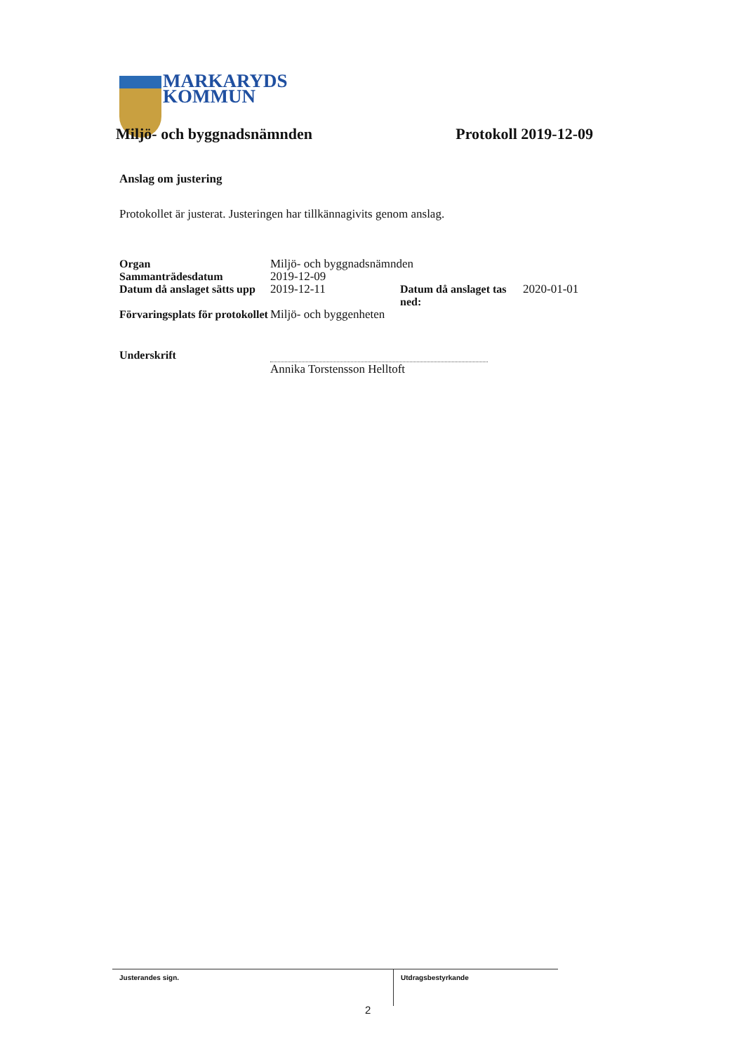MARKARYDS
KOMMUN
Miljö- och byggnadsnämnden Protokoll 2019-12-09
Anslag om justering
Protokollet är justerat. Justeringen har tillkännagivits genom anslag.
| Organ | Miljö- och byggnadsnämnden | | |
| Sammanträdesdatum | 2019-12-09 | | |
| Datum då anslaget sätts upp | 2019-12-11 | Datum då anslaget tas ned: | 2020-01-01 |
| Förvaringsplats för protokollet | Miljö- och byggenheten | | |
Underskrift
Annika Torstensson Helltoft
Justerandes sign. Utdragsbestyrkande
2